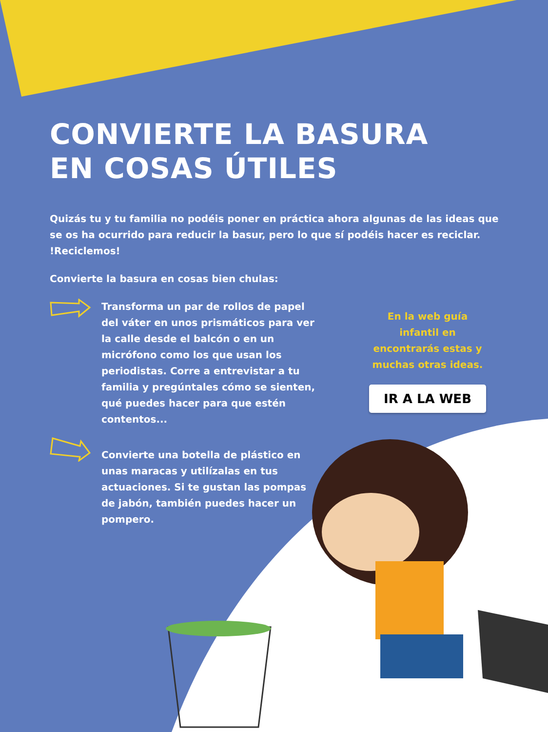CONVIERTE LA BASURA
EN COSAS ÚTILES
Quizás tu y tu familia no podéis poner en práctica ahora algunas de las ideas que se os ha ocurrido para reducir la basur, pero lo que sí podéis hacer es reciclar. !Reciclemos!
Convierte la basura en cosas bien chulas:
Transforma un par de rollos de papel del váter en unos prismáticos para ver la calle desde el balcón o en un micrófono como los que usan los periodistas. Corre a entrevistar a tu familia y pregúntales cómo se sienten, qué puedes hacer para que estén contentos...
Convierte una botella de plástico en unas maracas y utilízalas en tus actuaciones. Si te gustan las pompas de jabón, también puedes hacer un pompero.
En la web guía infantil en encontrarás estas y muchas otras ideas.
IR A LA WEB